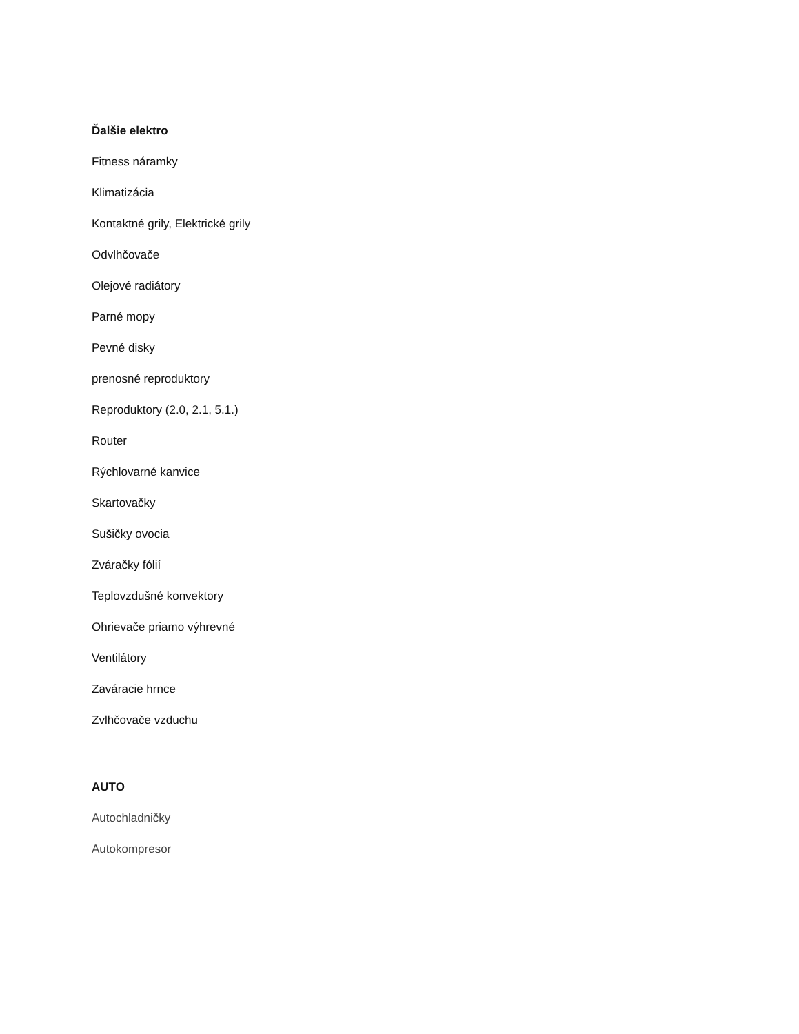Ďalšie elektro
Fitness náramky
Klimatizácia
Kontaktné grily, Elektrické grily
Odvlhčovače
Olejové radiátory
Parné mopy
Pevné disky
prenosné reproduktory
Reproduktory (2.0, 2.1, 5.1.)
Router
Rýchlovarné kanvice
Skartovačky
Sušičky ovocia
Zváračky fólií
Teplovzdušné konvektory
Ohrievače priamo výhrevné
Ventilátory
Zaváracie hrnce
Zvlhčovače vzduchu
AUTO
Autochladničky
Autokompresor